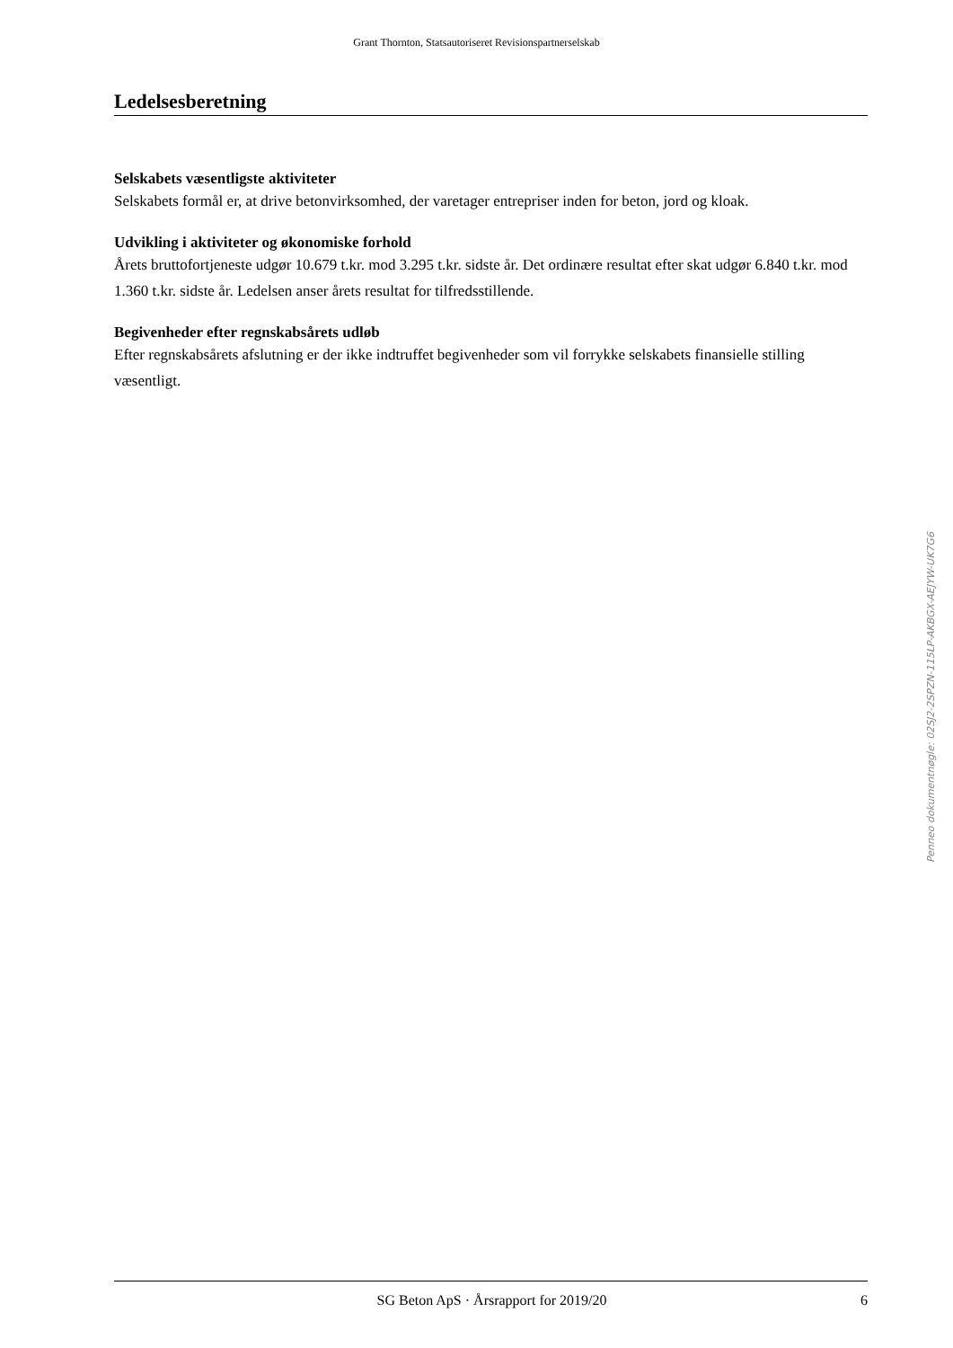Grant Thornton, Statsautoriseret Revisionspartnerselskab
Ledelsesberetning
Selskabets væsentligste aktiviteter
Selskabets formål er, at drive betonvirksomhed, der varetager entrepriser inden for beton, jord og kloak.
Udvikling i aktiviteter og økonomiske forhold
Årets bruttofortjeneste udgør 10.679 t.kr. mod 3.295 t.kr. sidste år. Det ordinære resultat efter skat udgør 6.840 t.kr. mod 1.360 t.kr. sidste år. Ledelsen anser årets resultat for tilfredsstillende.
Begivenheder efter regnskabsårets udløb
Efter regnskabsårets afslutning er der ikke indtruffet begivenheder som vil forrykke selskabets finansielle stilling væsentligt.
Penneo dokumentnøgle: 02SJ2-2SPZN-115LP-AKBGX-AEJYW-UK7G6
SG Beton ApS · Årsrapport for 2019/20 6